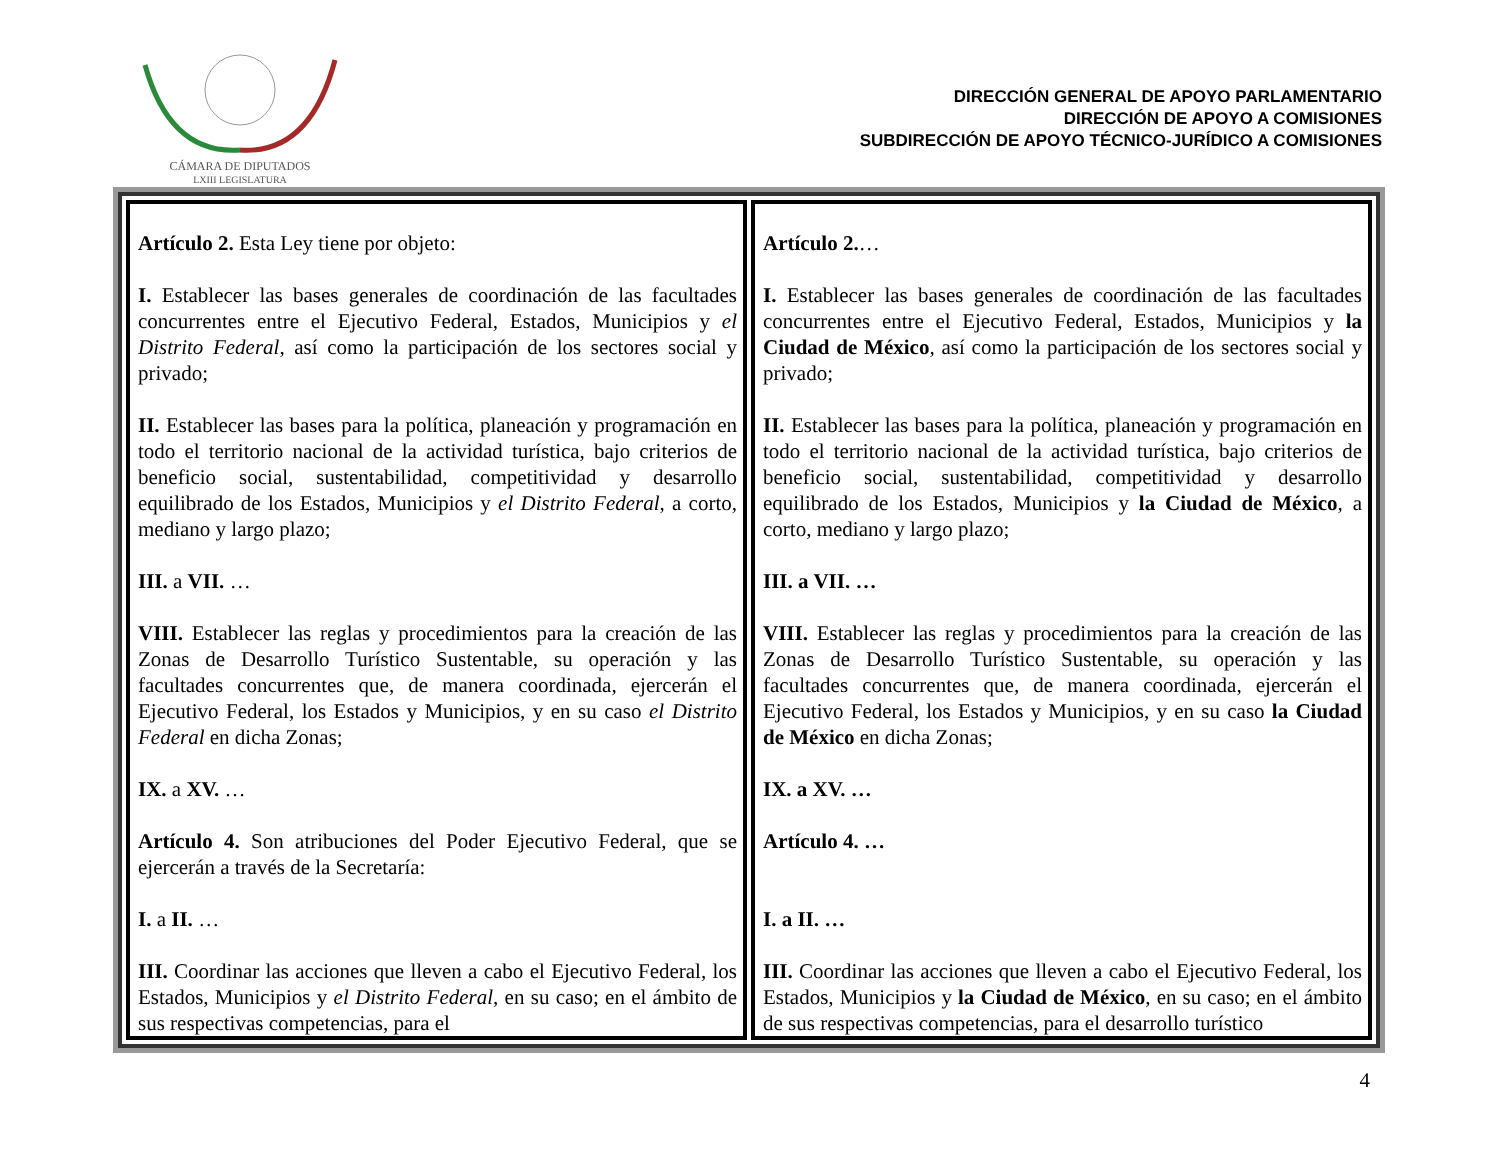CÁMARA DE DIPUTADOS
LXIII LEGISLATURA
DIRECCIÓN GENERAL DE APOYO PARLAMENTARIO
DIRECCIÓN DE APOYO A COMISIONES
SUBDIRECCIÓN DE APOYO TÉCNICO-JURÍDICO A COMISIONES
| Artículo 2. Esta Ley tiene por objeto: I. Establecer las bases generales de coordinación de las facultades concurrentes entre el Ejecutivo Federal, Estados, Municipios y el Distrito Federal , así como la participación de los sectores social y privado; II. Establecer las bases para la política, planeación y programación en todo el territorio nacional de la actividad turística, bajo criterios de beneficio social, sustentabilidad, competitividad y desarrollo equilibrado de los Estados, Municipios y el Distrito Federal , a corto, mediano y largo plazo; III. a VII. … VIII. Establecer las reglas y procedimientos para la creación de las Zonas de Desarrollo Turístico Sustentable, su operación y las facultades concurrentes que, de manera coordinada, ejercerán el Ejecutivo Federal, los Estados y Municipios, y en su caso el Distrito Federal en dicha Zonas; IX. a XV. … Artículo 4. Son atribuciones del Poder Ejecutivo Federal, que se ejercerán a través de la Secretaría: I. a II. … III. Coordinar las acciones que lleven a cabo el Ejecutivo Federal, los Estados, Municipios y el Distrito Federal , en su caso; en el ámbito de sus respectivas competencias, para el | Artículo 2. … I. Establecer las bases generales de coordinación de las facultades concurrentes entre el Ejecutivo Federal, Estados, Municipios y la Ciudad de México , así como la participación de los sectores social y privado; II. Establecer las bases para la política, planeación y programación en todo el territorio nacional de la actividad turística, bajo criterios de beneficio social, sustentabilidad, competitividad y desarrollo equilibrado de los Estados, Municipios y la Ciudad de México , a corto, mediano y largo plazo; III. a VII. … VIII. Establecer las reglas y procedimientos para la creación de las Zonas de Desarrollo Turístico Sustentable, su operación y las facultades concurrentes que, de manera coordinada, ejercerán el Ejecutivo Federal, los Estados y Municipios, y en su caso la Ciudad de México en dicha Zonas; IX. a XV. … Artículo 4. … I. a II. … III. Coordinar las acciones que lleven a cabo el Ejecutivo Federal, los Estados, Municipios y la Ciudad de México , en su caso; en el ámbito de sus respectivas competencias, para el desarrollo turístico |
4